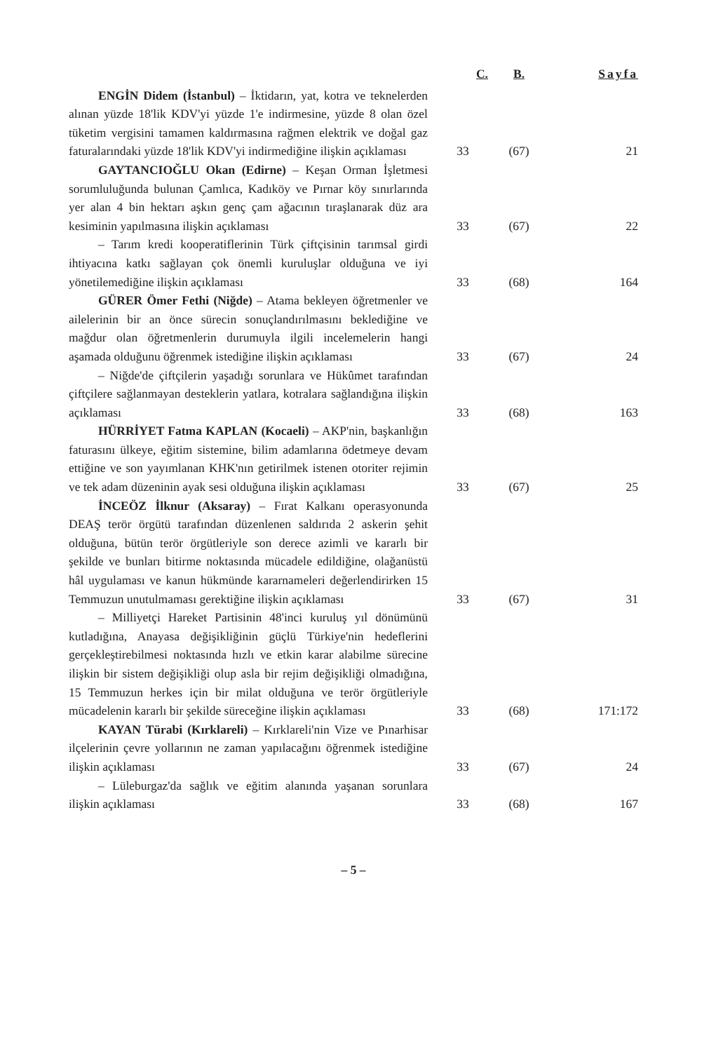| | C. | B. | Sayfa |
| --- | --- | --- | --- |
| ENGİN Didem (İstanbul) – İktidarın, yat, kotra ve teknelerden alınan yüzde 18'lik KDV'yi yüzde 1'e indirmesine, yüzde 8 olan özel tüketim vergisini tamamen kaldırmasına rağmen elektrik ve doğal gaz faturalarındaki yüzde 18'lik KDV'yi indirmediğine ilişkin açıklaması | 33 | (67) | 21 |
| GAYTANCIOĞLU Okan (Edirne) – Keşan Orman İşletmesi sorumluluğunda bulunan Çamlıca, Kadıköy ve Pırnar köy sınırlarında yer alan 4 bin hektarı aşkın genç çam ağacının tıraşlanarak düz ara kesiminin yapılmasına ilişkin açıklaması | 33 | (67) | 22 |
| – Tarım kredi kooperatiflerinin Türk çiftçisinin tarımsal girdi ihtiyacına katkı sağlayan çok önemli kuruluşlar olduğuna ve iyi yönetilemediğine ilişkin açıklaması | 33 | (68) | 164 |
| GÜRER Ömer Fethi (Niğde) – Atama bekleyen öğretmenler ve ailelerinin bir an önce sürecin sonuçlandırılmasını beklediğine ve mağdur olan öğretmenlerin durumuyla ilgili incelemelerin hangi aşamada olduğunu öğrenmek istediğine ilişkin açıklaması | 33 | (67) | 24 |
| – Niğde'de çiftçilerin yaşadığı sorunlara ve Hükûmet tarafından çiftçilere sağlanmayan desteklerin yatlara, kotralara sağlandığına ilişkin açıklaması | 33 | (68) | 163 |
| HÜRRİYET Fatma KAPLAN (Kocaeli) – AKP'nin, başkanlığın faturasını ülkeye, eğitim sistemine, bilim adamlarına ödetmeye devam ettiğine ve son yayımlanan KHK'nın getirilmek istenen otoriter rejimin ve tek adam düzeninin ayak sesi olduğuna ilişkin açıklaması | 33 | (67) | 25 |
| İNCEÖZ İlknur (Aksaray) – Fırat Kalkanı operasyonunda DEAŞ terör örgütü tarafından düzenlenen saldırıda 2 askerin şehit olduğuna, bütün terör örgütleriyle son derece azimli ve kararlı bir şekilde ve bunları bitirme noktasında mücadele edildiğine, olağanüstü hâl uygulaması ve kanun hükmünde kararnameleri değerlendirirken 15 Temmuzun unutulmaması gerektiğine ilişkin açıklaması | 33 | (67) | 31 |
| – Milliyetçi Hareket Partisinin 48'inci kuruluş yıl dönümünü kutladığına, Anayasa değişikliğinin güçlü Türkiye'nin hedeflerini gerçekleştirebilmesi noktasında hızlı ve etkin karar alabilme sürecine ilişkin bir sistem değişikliği olup asla bir rejim değişikliği olmadığına, 15 Temmuzun herkes için bir milat olduğuna ve terör örgütleriyle mücadelenin kararlı bir şekilde süreceğine ilişkin açıklaması | 33 | (68) | 171:172 |
| KAYAN Türabi (Kırklareli) – Kırklareli'nin Vize ve Pınarhisar ilçelerinin çevre yollarının ne zaman yapılacağını öğrenmek istediğine ilişkin açıklaması | 33 | (67) | 24 |
| – Lüleburgaz'da sağlık ve eğitim alanında yaşanan sorunlara ilişkin açıklaması | 33 | (68) | 167 |
– 5 –